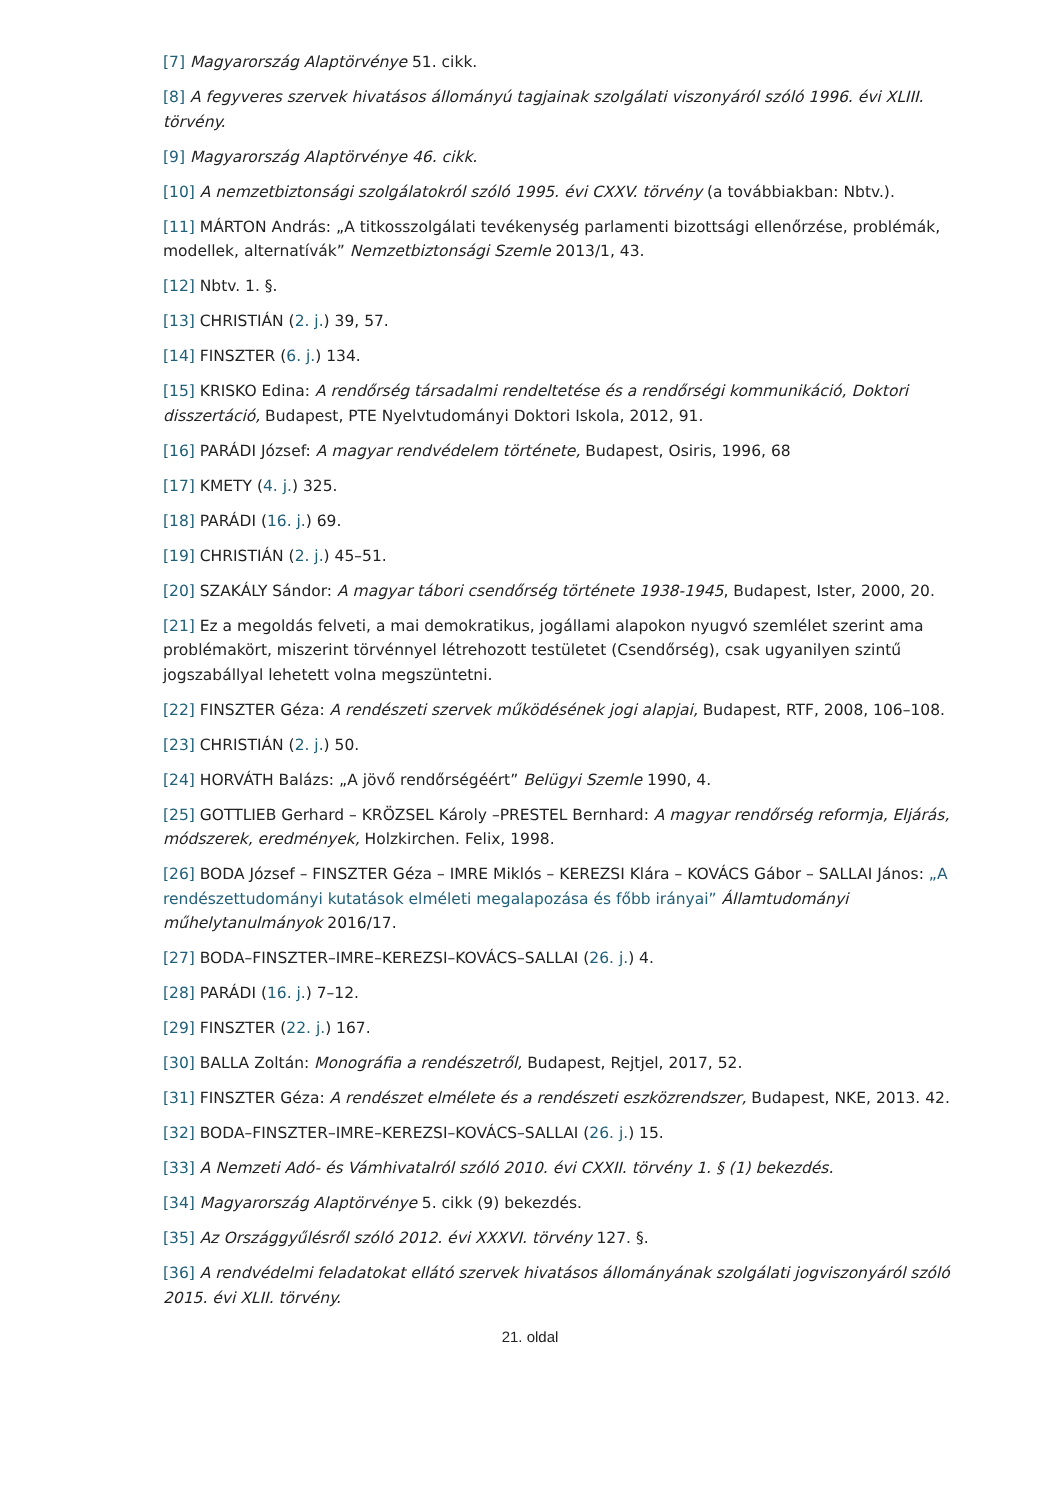[7] Magyarország Alaptörvénye 51. cikk.
[8] A fegyveres szervek hivatásos állományú tagjainak szolgálati viszonyáról szóló 1996. évi XLIII. törvény.
[9] Magyarország Alaptörvénye 46. cikk.
[10] A nemzetbiztonsági szolgálatokról szóló 1995. évi CXXV. törvény (a továbbiakban: Nbtv.).
[11] MÁRTON András: „A titkosszolgálati tevékenység parlamenti bizottsági ellenőrzése, problémák, modellek, alternatívák” Nemzetbiztonsági Szemle 2013/1, 43.
[12] Nbtv. 1. §.
[13] CHRISTIÁN (2. j.) 39, 57.
[14] FINSZTER (6. j.) 134.
[15] KRISKO Edina: A rendőrség társadalmi rendeltetése és a rendőrségi kommunikáció, Doktori disszertáció, Budapest, PTE Nyelvtudományi Doktori Iskola, 2012, 91.
[16] PARÁDI József: A magyar rendvédelem története, Budapest, Osiris, 1996, 68
[17] KMETY (4. j.) 325.
[18] PARÁDI (16. j.) 69.
[19] CHRISTIÁN (2. j.) 45–51.
[20] SZAKÁLY Sándor: A magyar tábori csendőrség története 1938-1945, Budapest, Ister, 2000, 20.
[21] Ez a megoldás felveti, a mai demokratikus, jogállami alapokon nyugvó szemlélet szerint ama problémakört, miszerint törvénnyel létrehozott testületet (Csendőrség), csak ugyanilyen szintű jogszabállyal lehetett volna megszüntetni.
[22] FINSZTER Géza: A rendészeti szervek működésének jogi alapjai, Budapest, RTF, 2008, 106–108.
[23] CHRISTIÁN (2. j.) 50.
[24] HORVÁTH Balázs: „A jövő rendőrségéért” Belügyi Szemle 1990, 4.
[25] GOTTLIEB Gerhard – KRÖZSEL Károly –PRESTEL Bernhard: A magyar rendőrség reformja, Eljárás, módszerek, eredmények, Holzkirchen. Felix, 1998.
[26] BODA József – FINSZTER Géza – IMRE Miklós – KEREZSI Klára – KOVÁCS Gábor – SALLAI János: „A rendészettudományi kutatások elméleti megalapozása és főbb irányai” Államtudományi műhelytanulmányok 2016/17.
[27] BODA–FINSZTER–IMRE–KEREZSI–KOVÁCS–SALLAI (26. j.) 4.
[28] PARÁDI (16. j.) 7–12.
[29] FINSZTER (22. j.) 167.
[30] BALLA Zoltán: Monográfia a rendészetről, Budapest, Rejtjel, 2017, 52.
[31] FINSZTER Géza: A rendészet elmélete és a rendészeti eszközrendszer, Budapest, NKE, 2013. 42.
[32] BODA–FINSZTER–IMRE–KEREZSI–KOVÁCS–SALLAI (26. j.) 15.
[33] A Nemzeti Adó- és Vámhivatalról szóló 2010. évi CXXII. törvény 1. § (1) bekezdés.
[34] Magyarország Alaptörvénye 5. cikk (9) bekezdés.
[35] Az Országgyűlésről szóló 2012. évi XXXVI. törvény 127. §.
[36] A rendvédelmi feladatokat ellátó szervek hivatásos állományának szolgálati jogviszonyáról szóló 2015. évi XLII. törvény.
21. oldal